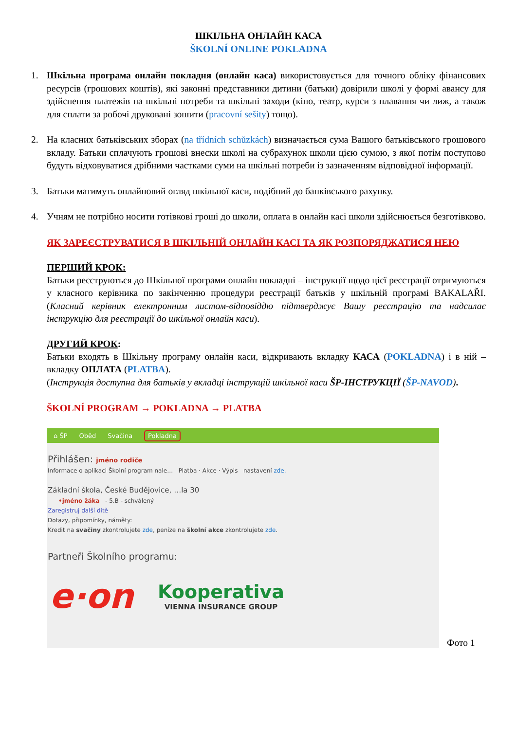ШКІЛЬНА ОНЛАЙН КАСА
ŠKOLNÍ ONLINE POKLADNA
1. Шкільна програма онлайн покладня (онлайн каса) використовується для точного обліку фінансових ресурсів (грошових коштів), які законні представники дитини (батьки) довірили школі у формі авансу для здійснення платежів на шкільні потреби та шкільні заходи (кіно, театр, курси з плавання чи лиж, а також для сплати за робочі друковані зошити (pracovní sešity) тощо).
2. На класних батьківських зборах (na třídních schůzkách) визначається сума Вашого батьківського грошового вкладу. Батьки сплачують грошові внески школі на субрахунок школи цією сумою, з якої потім поступово будуть відховуватися дрібними частками суми на шкільні потреби із зазначенням відповідної інформації.
3. Батьки матимуть онлайновий огляд шкільної каси, подібний до банківського рахунку.
4. Учням не потрібно носити готівкові гроші до школи, оплата в онлайн касі школи здійснюється безготівково.
ЯК ЗАРЕЄСТРУВАТИСЯ В ШКІЛЬНІЙ ОНЛАЙН КАСІ ТА ЯК РОЗПОРЯДЖАТИСЯ НЕЮ
ПЕРШИЙ КРОК:
Батьки реєструються до Шкільної програми онлайн покладні – інструкції щодо цієї реєстрації отримуються у класного керівника по закінченню процедури реєстрації батьків у шкільній програмі BAKALAŘI. (Класний керівник електронним листом-відповіддю підтверджує Вашу реєстрацію та надсилає інструкцію для реєстрації до шкільної онлайн каси).
ДРУГИЙ КРОК:
Батьки входять в Шкільну програму онлайн каси, відкривають вкладку КАСА (POKLADNA) і в ній – вкладку ОПЛАТА (PLATBA).
(Інструкція доступна для батьків у вкладці інструкцій шкільної каси ŠP-ІНСТРУКЦІЇ (ŠP-NAVOD).
ŠKOLNÍ PROGRAM → POKLADNA → PLATBA
⌂ ŠP Oběd Svačina Pokladna
Přihlášen: jméno rodiče
Informace o aplikaci Školní program nale… Platba · Akce · Výpis nastavení zde.
Základní škola, České Budějovice, …la 30
•jméno žáka - 5.B - schválený
Zaregistruj další dítě
Dotazy, připomínky, náměty:
Kredit na svačiny zkontrolujete zde, peníze na školní akce zkontrolujete zde.
Partneři Školního programu:
e·on Kooperativa
VIENNA INSURANCE GROUP
Фото 1